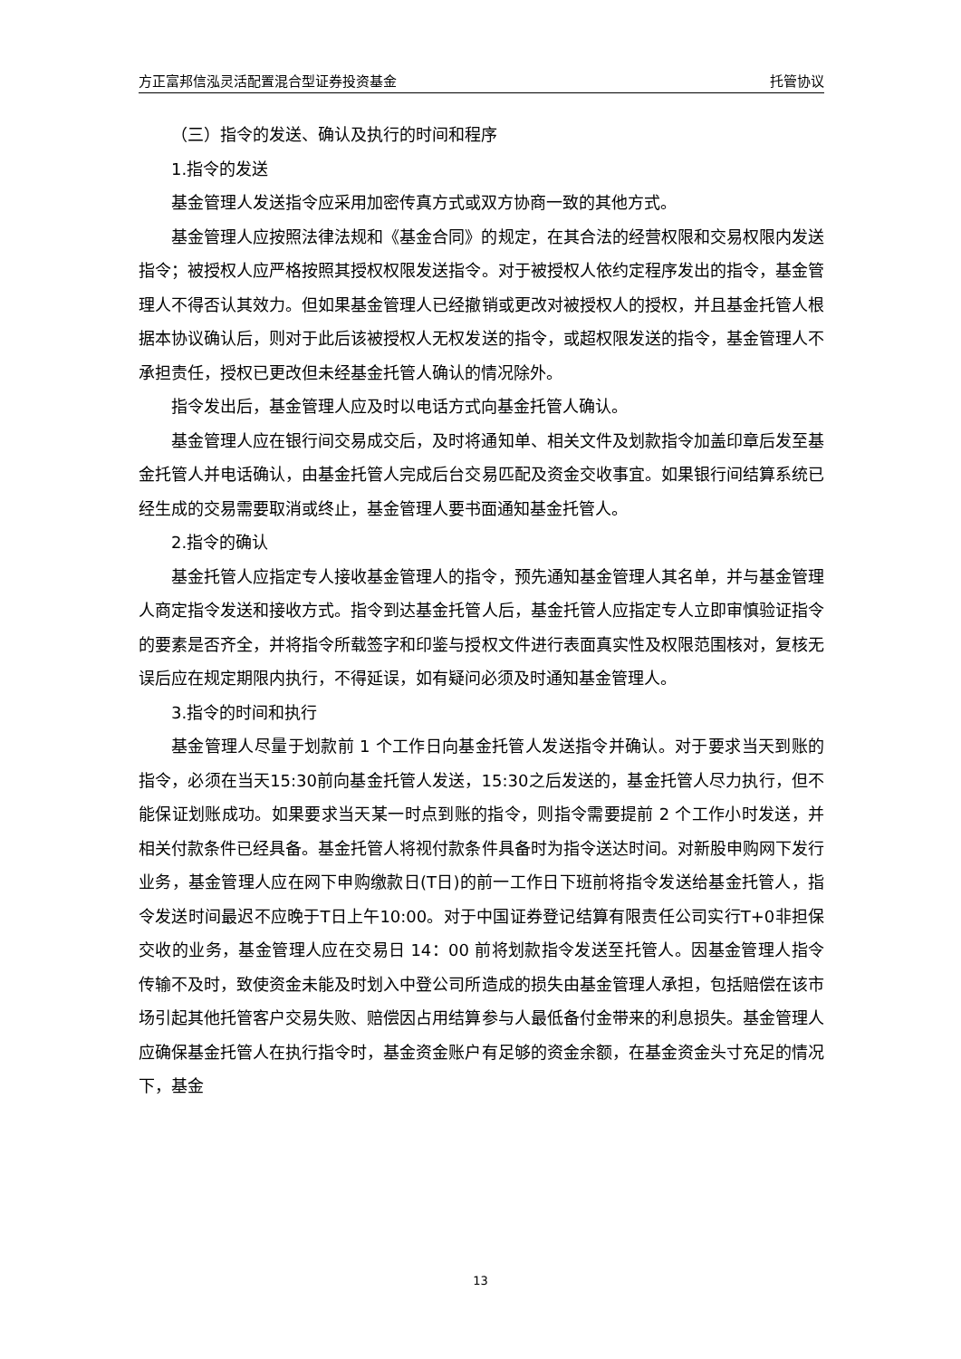方正富邦信泓灵活配置混合型证券投资基金 托管协议
（三）指令的发送、确认及执行的时间和程序
1.指令的发送
基金管理人发送指令应采用加密传真方式或双方协商一致的其他方式。
基金管理人应按照法律法规和《基金合同》的规定，在其合法的经营权限和交易权限内发送指令；被授权人应严格按照其授权权限发送指令。对于被授权人依约定程序发出的指令，基金管理人不得否认其效力。但如果基金管理人已经撤销或更改对被授权人的授权，并且基金托管人根据本协议确认后，则对于此后该被授权人无权发送的指令，或超权限发送的指令，基金管理人不承担责任，授权已更改但未经基金托管人确认的情况除外。
指令发出后，基金管理人应及时以电话方式向基金托管人确认。
基金管理人应在银行间交易成交后，及时将通知单、相关文件及划款指令加盖印章后发至基金托管人并电话确认，由基金托管人完成后台交易匹配及资金交收事宜。如果银行间结算系统已经生成的交易需要取消或终止，基金管理人要书面通知基金托管人。
2.指令的确认
基金托管人应指定专人接收基金管理人的指令，预先通知基金管理人其名单，并与基金管理人商定指令发送和接收方式。指令到达基金托管人后，基金托管人应指定专人立即审慎验证指令的要素是否齐全，并将指令所载签字和印鉴与授权文件进行表面真实性及权限范围核对，复核无误后应在规定期限内执行，不得延误，如有疑问必须及时通知基金管理人。
3.指令的时间和执行
基金管理人尽量于划款前 1 个工作日向基金托管人发送指令并确认。对于要求当天到账的指令，必须在当天15:30前向基金托管人发送，15:30之后发送的，基金托管人尽力执行，但不能保证划账成功。如果要求当天某一时点到账的指令，则指令需要提前 2 个工作小时发送，并相关付款条件已经具备。基金托管人将视付款条件具备时为指令送达时间。对新股申购网下发行业务，基金管理人应在网下申购缴款日(T日)的前一工作日下班前将指令发送给基金托管人，指令发送时间最迟不应晚于T日上午10:00。对于中国证券登记结算有限责任公司实行T+0非担保交收的业务，基金管理人应在交易日 14：00 前将划款指令发送至托管人。因基金管理人指令传输不及时，致使资金未能及时划入中登公司所造成的损失由基金管理人承担，包括赔偿在该市场引起其他托管客户交易失败、赔偿因占用结算参与人最低备付金带来的利息损失。基金管理人应确保基金托管人在执行指令时，基金资金账户有足够的资金余额，在基金资金头寸充足的情况下，基金
13